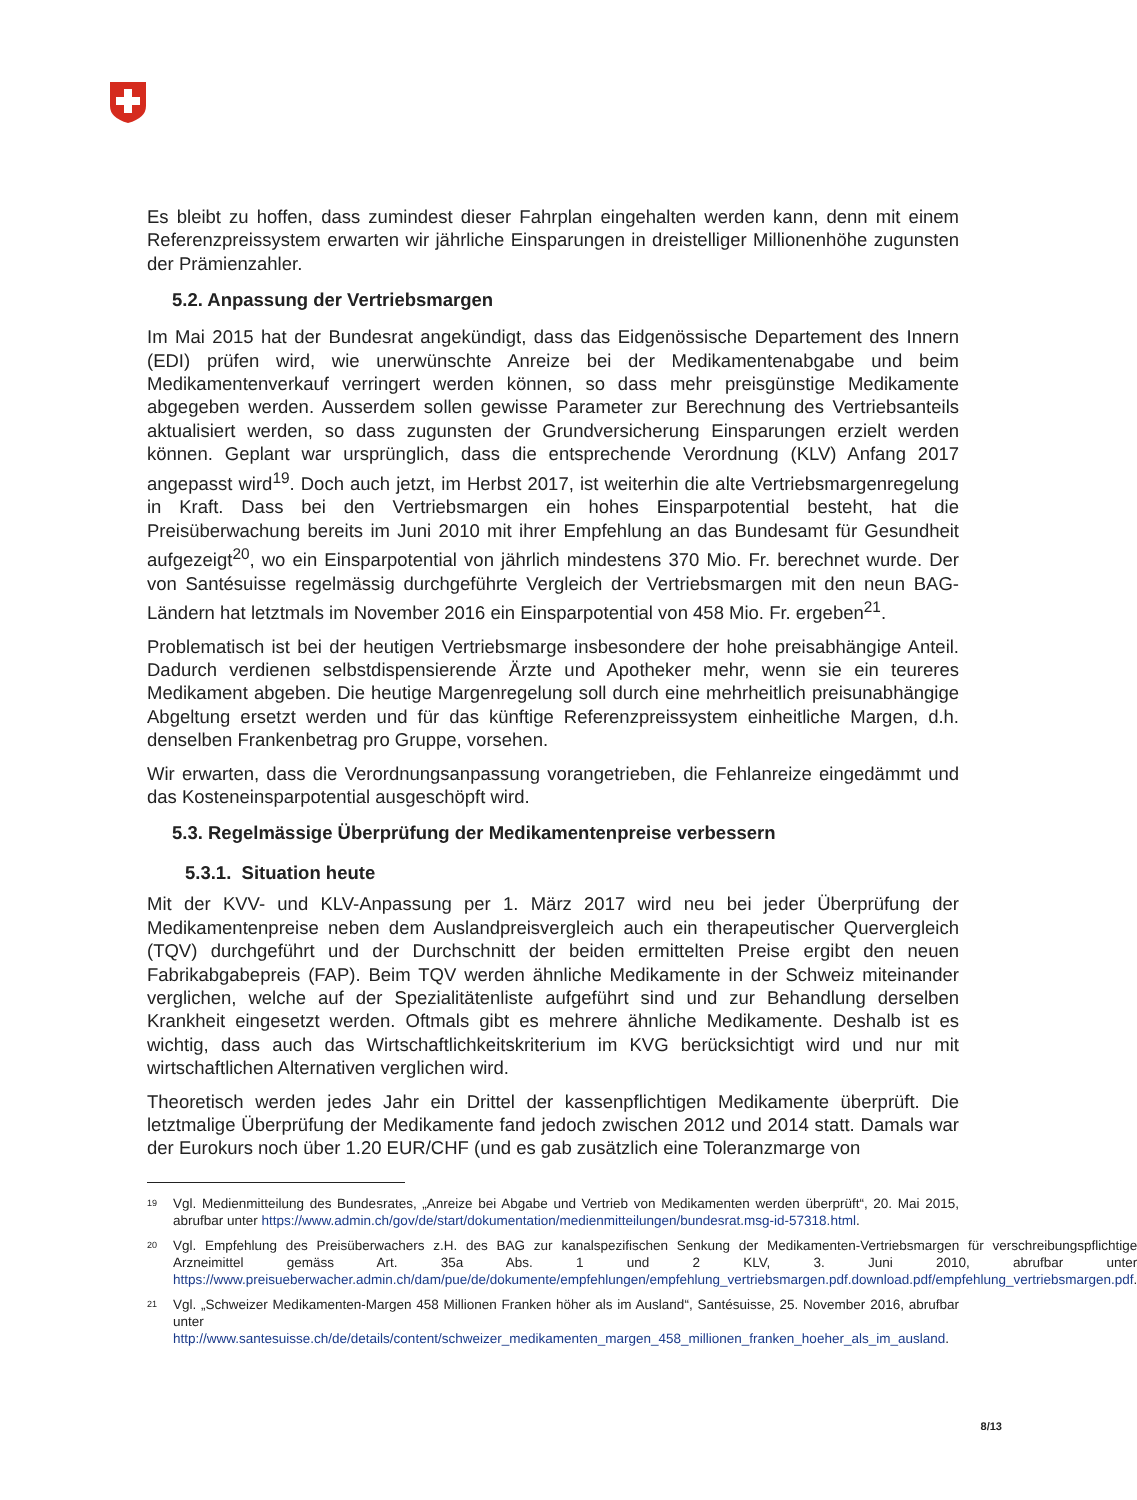Es bleibt zu hoffen, dass zumindest dieser Fahrplan eingehalten werden kann, denn mit einem Referenzpreissystem erwarten wir jährliche Einsparungen in dreistelliger Millionenhöhe zugunsten der Prämienzahler.
5.2. Anpassung der Vertriebsmargen
Im Mai 2015 hat der Bundesrat angekündigt, dass das Eidgenössische Departement des Innern (EDI) prüfen wird, wie unerwünschte Anreize bei der Medikamentenabgabe und beim Medikamentenverkauf verringert werden können, so dass mehr preisgünstige Medikamente abgegeben werden. Ausserdem sollen gewisse Parameter zur Berechnung des Vertriebsanteils aktualisiert werden, so dass zugunsten der Grundversicherung Einsparungen erzielt werden können. Geplant war ursprünglich, dass die entsprechende Verordnung (KLV) Anfang 2017 angepasst wird<sup>19</sup>. Doch auch jetzt, im Herbst 2017, ist weiterhin die alte Vertriebsmargenregelung in Kraft. Dass bei den Vertriebsmargen ein hohes Einsparpotential besteht, hat die Preisüberwachung bereits im Juni 2010 mit ihrer Empfehlung an das Bundesamt für Gesundheit aufgezeigt<sup>20</sup>, wo ein Einsparpotential von jährlich mindestens 370 Mio. Fr. berechnet wurde. Der von Santésuisse regelmässig durchgeführte Vergleich der Vertriebsmargen mit den neun BAG-Ländern hat letztmals im November 2016 ein Einsparpotential von 458 Mio. Fr. ergeben<sup>21</sup>.
Problematisch ist bei der heutigen Vertriebsmarge insbesondere der hohe preisabhängige Anteil. Dadurch verdienen selbstdispensierende Ärzte und Apotheker mehr, wenn sie ein teureres Medikament abgeben. Die heutige Margenregelung soll durch eine mehrheitlich preisunabhängige Abgeltung ersetzt werden und für das künftige Referenzpreissystem einheitliche Margen, d.h. denselben Frankenbetrag pro Gruppe, vorsehen.
Wir erwarten, dass die Verordnungsanpassung vorangetrieben, die Fehlanreize eingedämmt und das Kosteneinsparpotential ausgeschöpft wird.
5.3. Regelmässige Überprüfung der Medikamentenpreise verbessern
5.3.1. Situation heute
Mit der KVV- und KLV-Anpassung per 1. März 2017 wird neu bei jeder Überprüfung der Medikamentenpreise neben dem Auslandpreisvergleich auch ein therapeutischer Quervergleich (TQV) durchgeführt und der Durchschnitt der beiden ermittelten Preise ergibt den neuen Fabrikabgabepreis (FAP). Beim TQV werden ähnliche Medikamente in der Schweiz miteinander verglichen, welche auf der Spezialitätenliste aufgeführt sind und zur Behandlung derselben Krankheit eingesetzt werden. Oftmals gibt es mehrere ähnliche Medikamente. Deshalb ist es wichtig, dass auch das Wirtschaftlichkeitskriterium im KVG berücksichtigt wird und nur mit wirtschaftlichen Alternativen verglichen wird.
Theoretisch werden jedes Jahr ein Drittel der kassenpflichtigen Medikamente überprüft. Die letztmalige Überprüfung der Medikamente fand jedoch zwischen 2012 und 2014 statt. Damals war der Eurokurs noch über 1.20 EUR/CHF (und es gab zusätzlich eine Toleranzmarge von
19 Vgl. Medienmitteilung des Bundesrates, „Anreize bei Abgabe und Vertrieb von Medikamenten werden überprüft“, 20. Mai 2015, abrufbar unter https://www.admin.ch/gov/de/start/dokumentation/medienmitteilungen/bundesrat.msg-id-57318.html.
20 Vgl. Empfehlung des Preisüberwachers z.H. des BAG zur kanalspezifischen Senkung der Medikamenten-Vertriebsmargen für verschreibungspflichtige Arzneimittel gemäss Art. 35a Abs. 1 und 2 KLV, 3. Juni 2010, abrufbar unter https://www.preisueberwacher.admin.ch/dam/pue/de/dokumente/empfehlungen/empfehlung_vertriebsmargen.pdf.download.pdf/empfehlung_vertriebsmargen.pdf.
21 Vgl. „Schweizer Medikamenten-Margen 458 Millionen Franken höher als im Ausland“, Santésuisse, 25. November 2016, abrufbar unter http://www.santesuisse.ch/de/details/content/schweizer_medikamenten_margen_458_millionen_franken_hoeher_als_im_ausland.
8/13